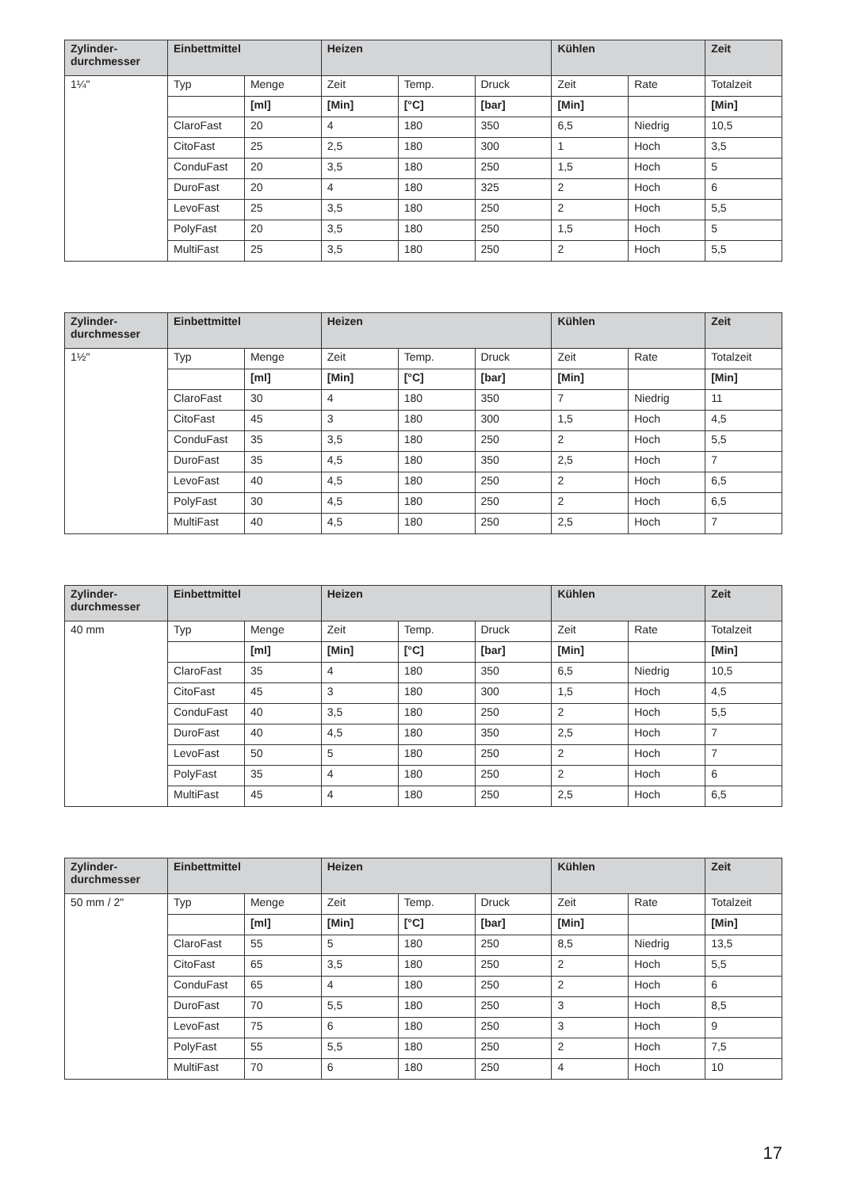| Zylinder- durchmesser | Einbettmittel | | Heizen | | | Kühlen | | Zeit |
| --- | --- | --- | --- | --- | --- | --- | --- | --- |
| 1¼" | Typ | Menge | Zeit | Temp. | Druck | Zeit | Rate | Totalzeit |
| | | [ml] | [Min] | [°C] | [bar] | [Min] | | [Min] |
| | ClaroFast | 20 | 4 | 180 | 350 | 6,5 | Niedrig | 10,5 |
| | CitoFast | 25 | 2,5 | 180 | 300 | 1 | Hoch | 3,5 |
| | ConduFast | 20 | 3,5 | 180 | 250 | 1,5 | Hoch | 5 |
| | DuroFast | 20 | 4 | 180 | 325 | 2 | Hoch | 6 |
| | LevoFast | 25 | 3,5 | 180 | 250 | 2 | Hoch | 5,5 |
| | PolyFast | 20 | 3,5 | 180 | 250 | 1,5 | Hoch | 5 |
| | MultiFast | 25 | 3,5 | 180 | 250 | 2 | Hoch | 5,5 |
| Zylinder- durchmesser | Einbettmittel | | Heizen | | | Kühlen | | Zeit |
| --- | --- | --- | --- | --- | --- | --- | --- | --- |
| 1½" | Typ | Menge | Zeit | Temp. | Druck | Zeit | Rate | Totalzeit |
| | | [ml] | [Min] | [°C] | [bar] | [Min] | | [Min] |
| | ClaroFast | 30 | 4 | 180 | 350 | 7 | Niedrig | 11 |
| | CitoFast | 45 | 3 | 180 | 300 | 1,5 | Hoch | 4,5 |
| | ConduFast | 35 | 3,5 | 180 | 250 | 2 | Hoch | 5,5 |
| | DuroFast | 35 | 4,5 | 180 | 350 | 2,5 | Hoch | 7 |
| | LevoFast | 40 | 4,5 | 180 | 250 | 2 | Hoch | 6,5 |
| | PolyFast | 30 | 4,5 | 180 | 250 | 2 | Hoch | 6,5 |
| | MultiFast | 40 | 4,5 | 180 | 250 | 2,5 | Hoch | 7 |
| Zylinder- durchmesser | Einbettmittel | | Heizen | | | Kühlen | | Zeit |
| --- | --- | --- | --- | --- | --- | --- | --- | --- |
| 40 mm | Typ | Menge | Zeit | Temp. | Druck | Zeit | Rate | Totalzeit |
| | | [ml] | [Min] | [°C] | [bar] | [Min] | | [Min] |
| | ClaroFast | 35 | 4 | 180 | 350 | 6,5 | Niedrig | 10,5 |
| | CitoFast | 45 | 3 | 180 | 300 | 1,5 | Hoch | 4,5 |
| | ConduFast | 40 | 3,5 | 180 | 250 | 2 | Hoch | 5,5 |
| | DuroFast | 40 | 4,5 | 180 | 350 | 2,5 | Hoch | 7 |
| | LevoFast | 50 | 5 | 180 | 250 | 2 | Hoch | 7 |
| | PolyFast | 35 | 4 | 180 | 250 | 2 | Hoch | 6 |
| | MultiFast | 45 | 4 | 180 | 250 | 2,5 | Hoch | 6,5 |
| Zylinder- durchmesser | Einbettmittel | | Heizen | | | Kühlen | | Zeit |
| --- | --- | --- | --- | --- | --- | --- | --- | --- |
| 50 mm / 2" | Typ | Menge | Zeit | Temp. | Druck | Zeit | Rate | Totalzeit |
| | | [ml] | [Min] | [°C] | [bar] | [Min] | | [Min] |
| | ClaroFast | 55 | 5 | 180 | 250 | 8,5 | Niedrig | 13,5 |
| | CitoFast | 65 | 3,5 | 180 | 250 | 2 | Hoch | 5,5 |
| | ConduFast | 65 | 4 | 180 | 250 | 2 | Hoch | 6 |
| | DuroFast | 70 | 5,5 | 180 | 250 | 3 | Hoch | 8,5 |
| | LevoFast | 75 | 6 | 180 | 250 | 3 | Hoch | 9 |
| | PolyFast | 55 | 5,5 | 180 | 250 | 2 | Hoch | 7,5 |
| | MultiFast | 70 | 6 | 180 | 250 | 4 | Hoch | 10 |
17